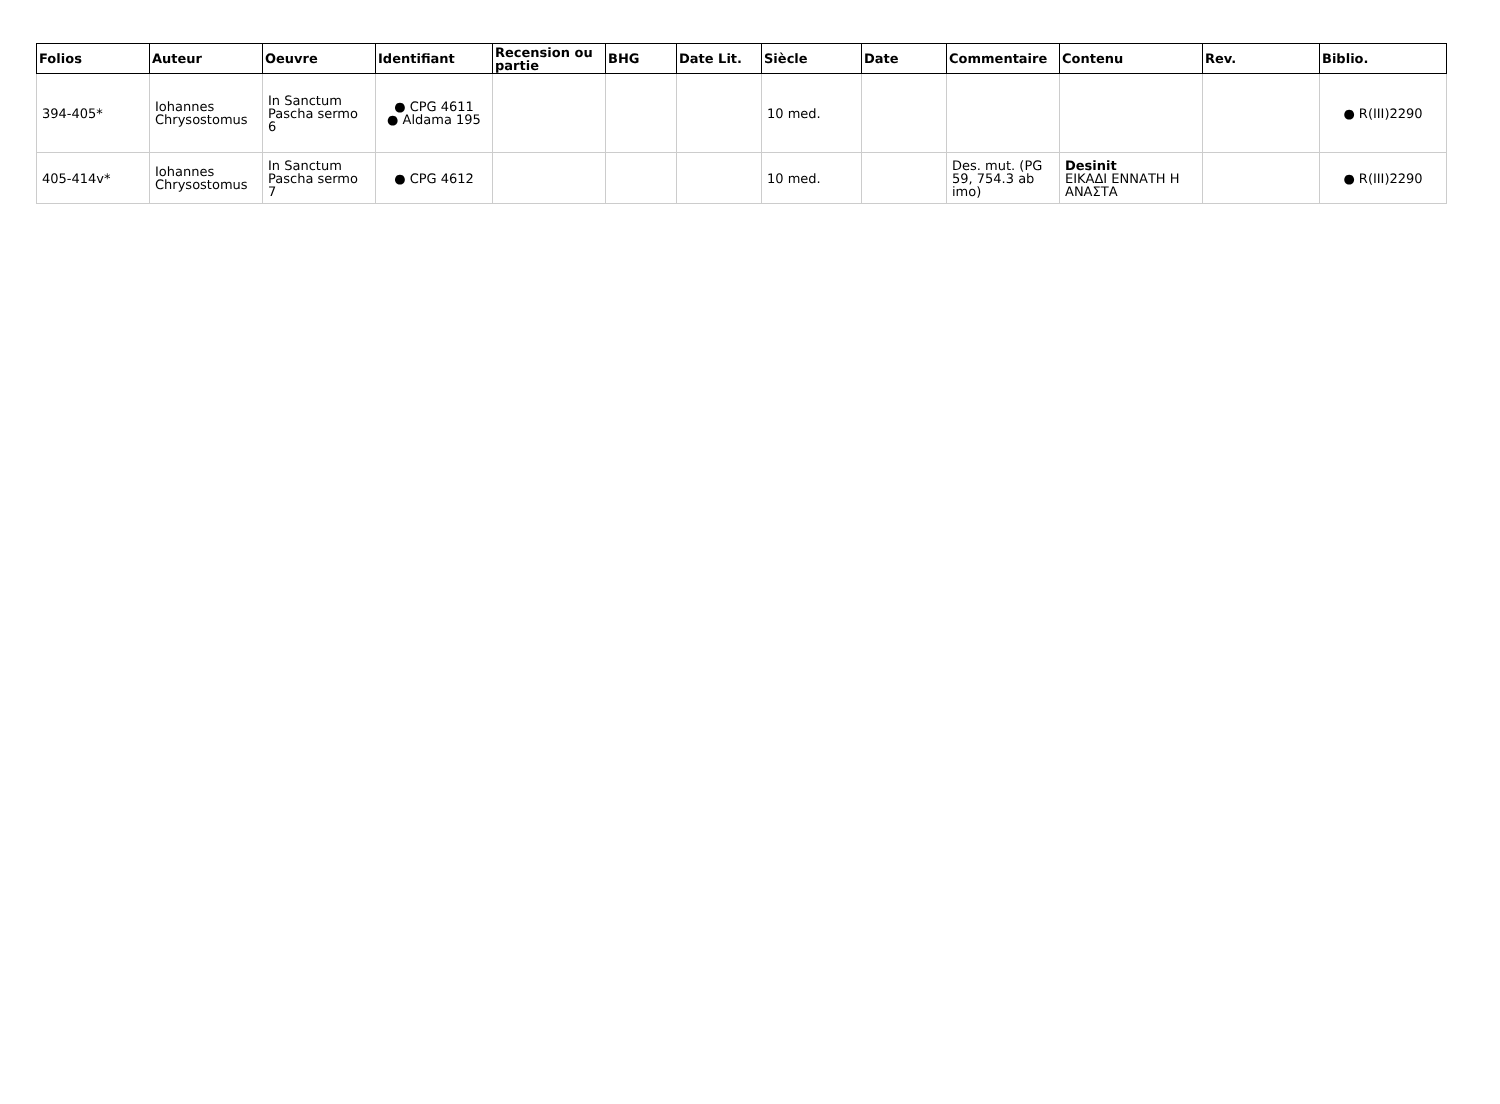| Folios | Auteur | Oeuvre | Identifiant | Recension ou partie | BHG | Date Lit. | Siècle | Date | Commentaire | Contenu | Rev. | Biblio. |
| --- | --- | --- | --- | --- | --- | --- | --- | --- | --- | --- | --- | --- |
| 394-405* | Iohannes Chrysostomus | In Sanctum Pascha sermo 6 | ● CPG 4611 ● Aldama 195 | | | | 10 med. | | | | | ● R(III)2290 |
| 405-414v* | Iohannes Chrysostomus | In Sanctum Pascha sermo 7 | ● CPG 4612 | | | | 10 med. | | Des. mut. (PG 59, 754.3 ab imo) | Desinit ΕΙΚΑΔΙ ΕΝΝΑΤΗ Η ΑΝΑΣΤΑ | | ● R(III)2290 |